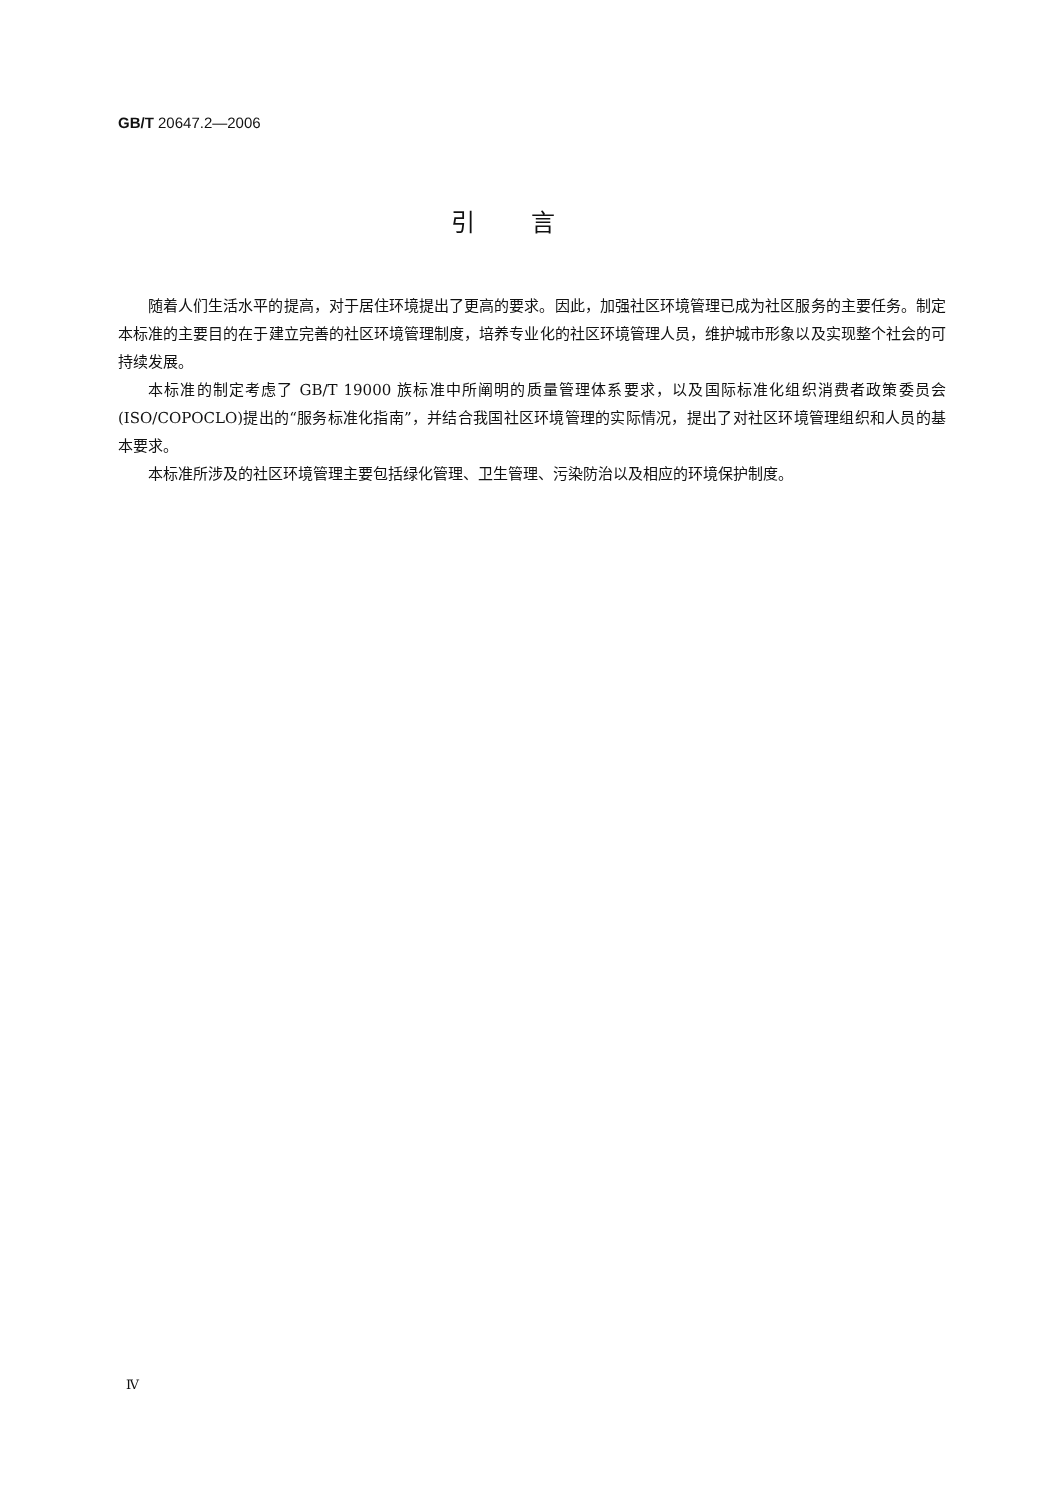GB/T 20647.2—2006
引言
随着人们生活水平的提高，对于居住环境提出了更高的要求。因此，加强社区环境管理已成为社区服务的主要任务。制定本标准的主要目的在于建立完善的社区环境管理制度，培养专业化的社区环境管理人员，维护城市形象以及实现整个社会的可持续发展。
本标准的制定考虑了 GB/T 19000 族标准中所阐明的质量管理体系要求，以及国际标准化组织消费者政策委员会(ISO/COPOCLO)提出的“服务标准化指南”，并结合我国社区环境管理的实际情况，提出了对社区环境管理组织和人员的基本要求。
本标准所涉及的社区环境管理主要包括绿化管理、卫生管理、污染防治以及相应的环境保护制度。
Ⅳ